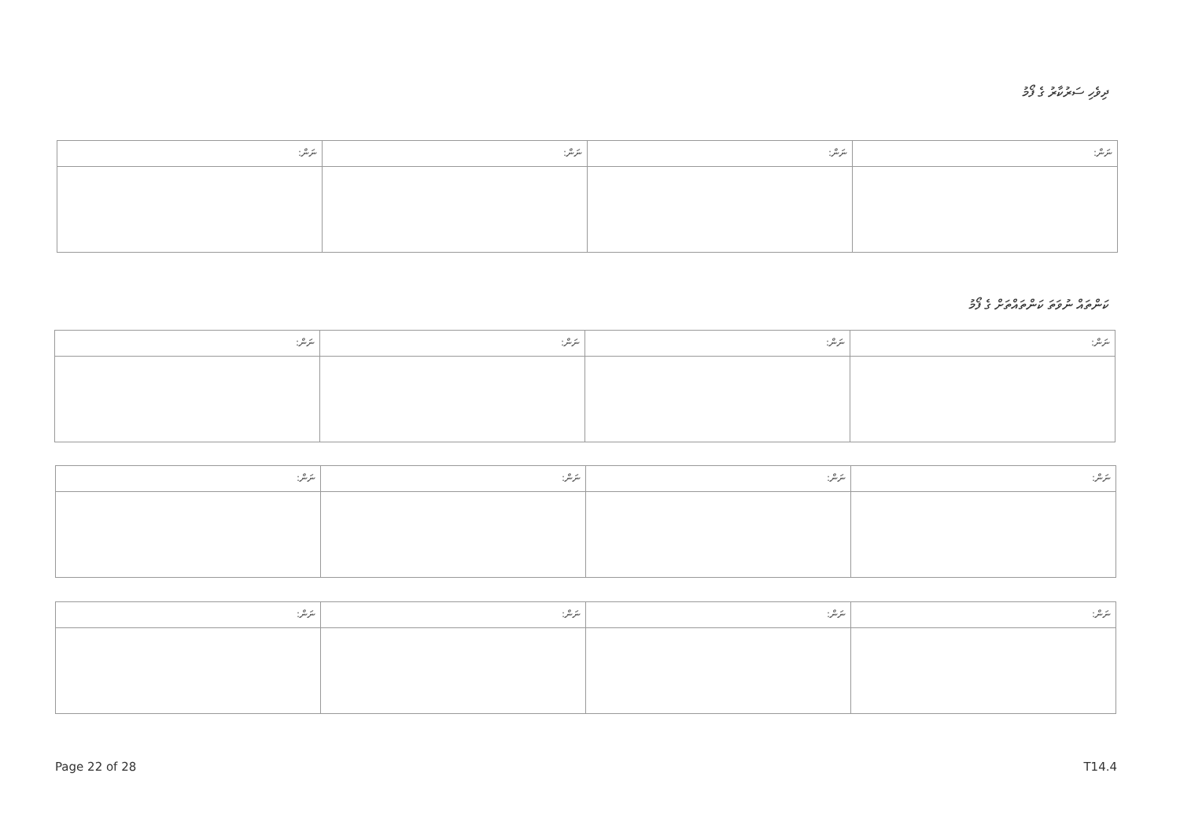ދިވެހި ސަރުކާރު ގެ ފޯމު
| ނަން: | ނަން: | ނަން: | ނަން: |
| --- | --- | --- | --- |
ކަންތައް ނުވަތަ ކަންތައްތަށް ގެ ފޯމު
| ނަން: | ނަން: | ނަން: | ނަން: |
| --- | --- | --- | --- |
| ނަން: | ނަން: | ނަން: | ނަން: |
| --- | --- | --- | --- |
| ނަން: | ނަން: | ނަން: | ނަން: |
| --- | --- | --- | --- |
Page 22 of 28 T14.4